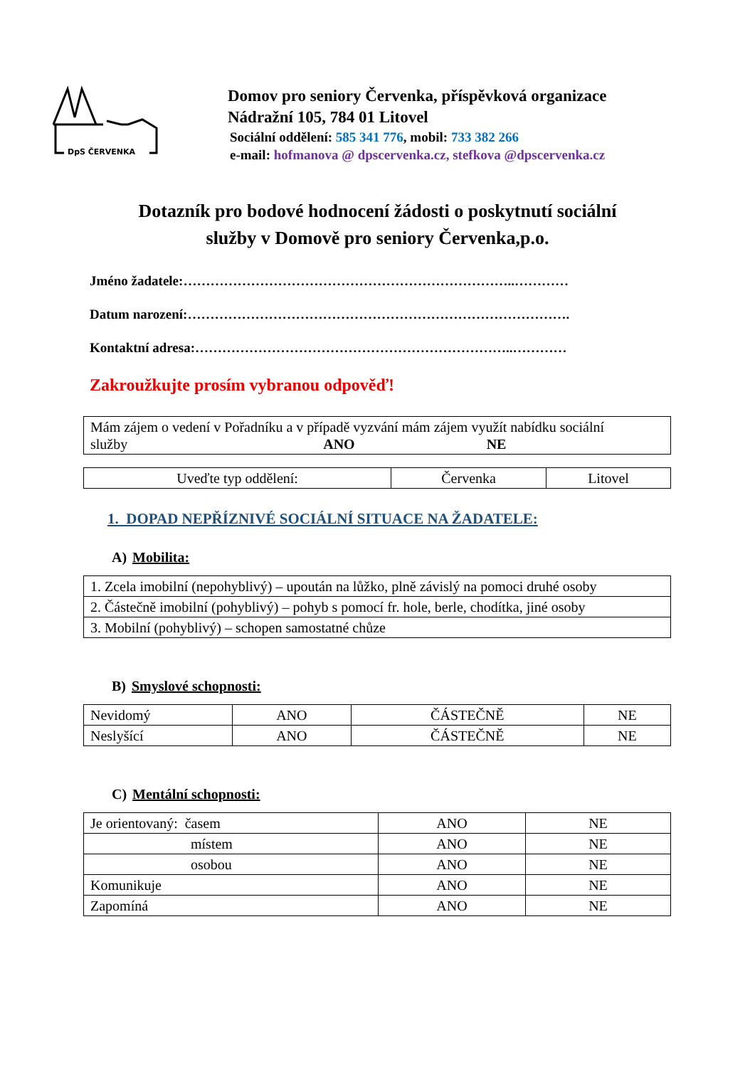DpS ČERVENKA
Domov pro seniory Červenka, příspěvková organizace
Nádražní 105, 784 01 Litovel
Sociální oddělení: 585 341 776, mobil: 733 382 266
e-mail: hofmanova @ dpscervenka.cz, stefkova @dpscervenka.cz
Dotazník pro bodové hodnocení žádosti o poskytnutí sociální
služby v Domově pro seniory Červenka,p.o.
Jméno žadatele:………………………………………………………………..…………
Datum narození:………………………………………………………………………….
Kontaktní adresa:……………………………………………………………..…………
Zakroužkujte prosím vybranou odpověď!
| Mám zájem o vedení v Pořadníku a v případě vyzvání mám zájem využít nabídku sociální služby ANO NE |
| Uveďte typ oddělení: | Červenka | Litovel |
1. DOPAD NEPŘÍZNIVÉ SOCIÁLNÍ SITUACE NA ŽADATELE:
A) Mobilita:
| 1. Zcela imobilní (nepohyblivý) – upoután na lůžko, plně závislý na pomoci druhé osoby |
| 2. Částečně imobilní (pohyblivý) – pohyb s pomocí fr. hole, berle, chodítka, jiné osoby |
| 3. Mobilní (pohyblivý) – schopen samostatné chůze |
B) Smyslové schopnosti:
| Nevidomý | ANO | ČÁSTEČNĚ | NE |
| Neslyšící | ANO | ČÁSTEČNĚ | NE |
C) Mentální schopnosti:
| Je orientovaný: časem | ANO | NE |
| místem | ANO | NE |
| osobou | ANO | NE |
| Komunikuje | ANO | NE |
| Zapomíná | ANO | NE |